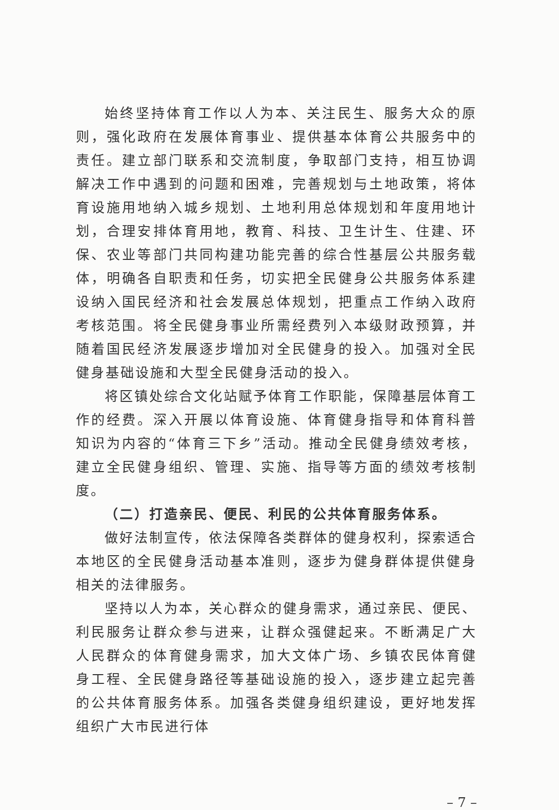始终坚持体育工作以人为本、关注民生、服务大众的原则，强化政府在发展体育事业、提供基本体育公共服务中的责任。建立部门联系和交流制度，争取部门支持，相互协调解决工作中遇到的问题和困难，完善规划与土地政策，将体育设施用地纳入城乡规划、土地利用总体规划和年度用地计划，合理安排体育用地，教育、科技、卫生计生、住建、环保、农业等部门共同构建功能完善的综合性基层公共服务载体，明确各自职责和任务，切实把全民健身公共服务体系建设纳入国民经济和社会发展总体规划，把重点工作纳入政府考核范围。将全民健身事业所需经费列入本级财政预算，并随着国民经济发展逐步增加对全民健身的投入。加强对全民健身基础设施和大型全民健身活动的投入。
将区镇处综合文化站赋予体育工作职能，保障基层体育工作的经费。深入开展以体育设施、体育健身指导和体育科普知识为内容的“体育三下乡”活动。推动全民健身绩效考核，建立全民健身组织、管理、实施、指导等方面的绩效考核制度。
（二）打造亲民、便民、利民的公共体育服务体系。
做好法制宣传，依法保障各类群体的健身权利，探索适合本地区的全民健身活动基本准则，逐步为健身群体提供健身相关的法律服务。
坚持以人为本，关心群众的健身需求，通过亲民、便民、利民服务让群众参与进来，让群众强健起来。不断满足广大人民群众的体育健身需求，加大文体广场、乡镇农民体育健身工程、全民健身路径等基础设施的投入，逐步建立起完善的公共体育服务体系。加强各类健身组织建设，更好地发挥组织广大市民进行体
– 7 –